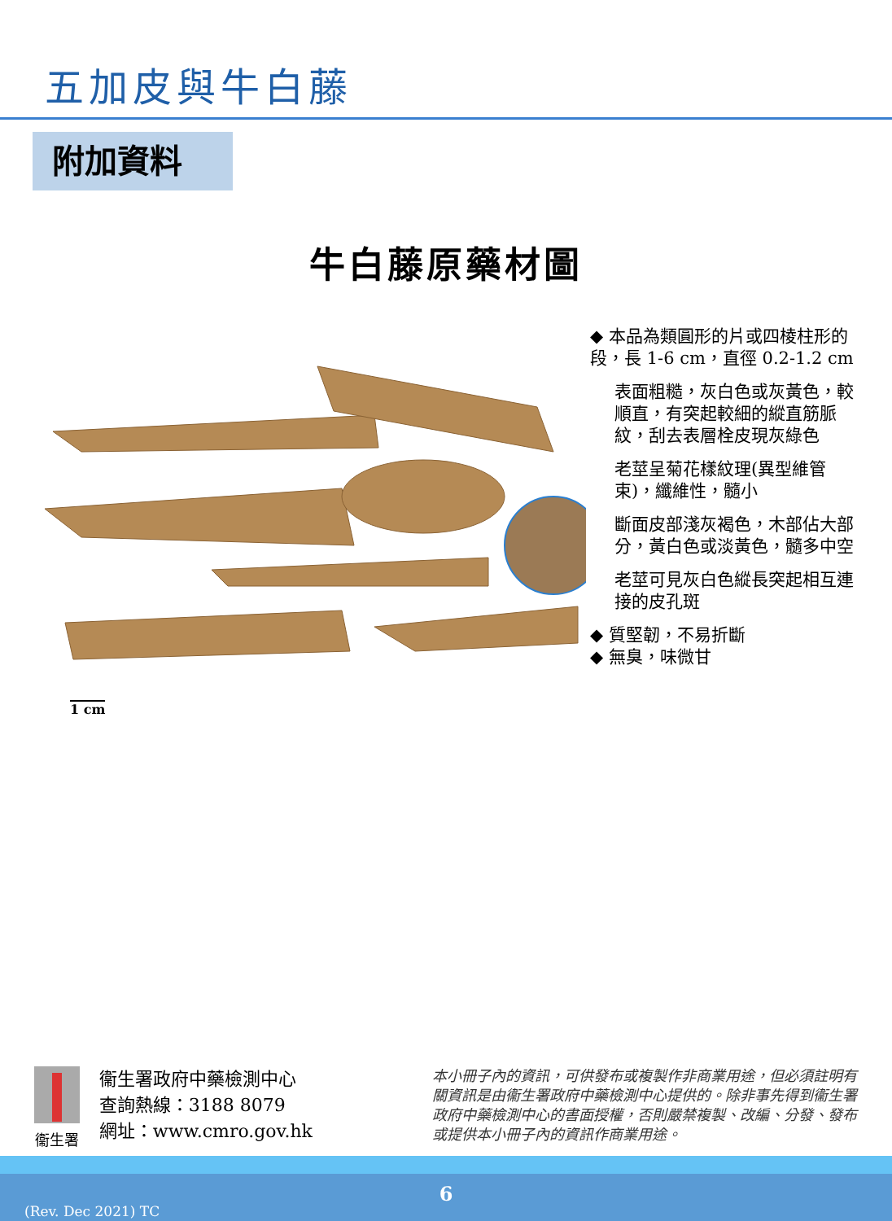五加皮與牛白藤
附加資料
牛白藤原藥材圖
◆ 本品為類圓形的片或四棱柱形的段，長 1-6 cm，直徑 0.2-1.2 cm
表面粗糙，灰白色或灰黃色，較順直，有突起較細的縱直筋脈紋，刮去表層栓皮現灰綠色
老莖呈菊花樣紋理(異型維管束)，纖維性，髓小
斷面皮部淺灰褐色，木部佔大部分，黃白色或淡黃色，髓多中空
老莖可見灰白色縱長突起相互連接的皮孔斑
◆ 質堅韌，不易折斷
◆ 無臭，味微甘
1 cm
衞生署
衞生署政府中藥檢測中心
查詢熱線：3188 8079
網址：www.cmro.gov.hk
本小冊子內的資訊，可供發布或複製作非商業用途，但必須註明有關資訊是由衞生署政府中藥檢測中心提供的。除非事先得到衞生署政府中藥檢測中心的書面授權，否則嚴禁複製、改編、分發、發布或提供本小冊子內的資訊作商業用途。
6
(Rev. Dec 2021) TC